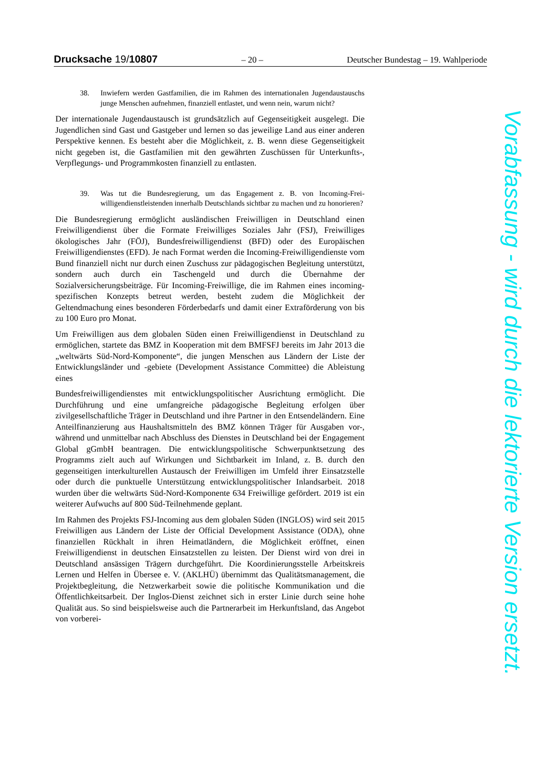Drucksache 19/10807 – 20 – Deutscher Bundestag – 19. Wahlperiode
38. Inwiefern werden Gastfamilien, die im Rahmen des internationalen Jugend­austauschs junge Menschen aufnehmen, finanziell entlastet, und wenn nein, warum nicht?
Der internationale Jugendaustausch ist grundsätzlich auf Gegenseitigkeit ausge­legt. Die Jugendlichen sind Gast und Gastgeber und lernen so das jeweilige Land aus einer anderen Perspektive kennen. Es besteht aber die Möglichkeit, z. B. wenn diese Gegenseitigkeit nicht gegeben ist, die Gastfamilien mit den gewährten Zuschüssen für Unterkunfts-, Verpflegungs- und Programmkosten finanziell zu entlasten.
39. Was tut die Bundesregierung, um das Engagement z. B. von Incoming-Frei­willigendienstleistenden innerhalb Deutschlands sichtbar zu machen und zu honorieren?
Die Bundesregierung ermöglicht ausländischen Freiwilligen in Deutschland ei­nen Freiwilligendienst über die Formate Freiwilliges Soziales Jahr (FSJ), Frei­williges ökologisches Jahr (FÖJ), Bundesfreiwilligendienst (BFD) oder des Eu­ropäischen Freiwilligendienstes (EFD). Je nach Format werden die Incoming-Freiwilligendienste vom Bund finanziell nicht nur durch einen Zuschuss zur pä­dagogischen Begleitung unterstützt, sondern auch durch ein Taschengeld und durch die Übernahme der Sozialversicherungsbeiträge. Für Incoming-Freiwillige, die im Rahmen eines incoming-spezifischen Konzepts betreut werden, besteht zudem die Möglichkeit der Geltendmachung eines besonderen Förderbedarfs und damit einer Extraförderung von bis zu 100 Euro pro Monat.
Um Freiwilligen aus dem globalen Süden einen Freiwilligendienst in Deutsch­land zu ermöglichen, startete das BMZ in Kooperation mit dem BMFSFJ bereits im Jahr 2013 die „weltwärts Süd-Nord-Komponente“, die jungen Menschen aus Ländern der Liste der Entwicklungsländer und -gebiete (Development Assistance Committee) die Ableistung eines
Bundesfreiwilligendienstes mit entwicklungspolitischer Ausrichtung ermöglicht. Die Durchführung und eine umfangreiche pädagogische Begleitung erfolgen über zivilgesellschaftliche Träger in Deutschland und ihre Partner in den Entsendelän­dern. Eine Anteilfinanzierung aus Haushaltsmitteln des BMZ können Träger für Ausgaben vor-, während und unmittelbar nach Abschluss des Dienstes in Deutschland bei der Engagement Global gGmbH beantragen. Die entwicklungs­politische Schwerpunktsetzung des Programms zielt auch auf Wirkungen und Sichtbarkeit im Inland, z. B. durch den gegenseitigen interkulturellen Austausch der Freiwilligen im Umfeld ihrer Einsatzstelle oder durch die punktuelle Unter­stützung entwicklungspolitischer Inlandsarbeit. 2018 wurden über die weltwärts Süd-Nord-Komponente 634 Freiwillige gefördert. 2019 ist ein weiterer Auf­wuchs auf 800 Süd-Teilnehmende geplant.
Im Rahmen des Projekts FSJ-Incoming aus dem globalen Süden (INGLOS) wird seit 2015 Freiwilligen aus Ländern der Liste der Official Development Assistance (ODA), ohne finanziellen Rückhalt in ihren Heimatländern, die Möglichkeit er­öffnet, einen Freiwilligendienst in deutschen Einsatzstellen zu leisten. Der Dienst wird von drei in Deutschland ansässigen Trägern durchgeführt. Die Koordinie­rungsstelle Arbeitskreis Lernen und Helfen in Übersee e. V. (AKLHÜ) über­nimmt das Qualitätsmanagement, die Projektbegleitung, die Netzwerkarbeit so­wie die politische Kommunikation und die Öffentlichkeitsarbeit. Der Inglos-Dienst zeichnet sich in erster Linie durch seine hohe Qualität aus. So sind bei­spielsweise auch die Partnerarbeit im Herkunftsland, das Angebot von vorberei-
Vorabfassung - wird durch die lektorierte Version ersetzt.